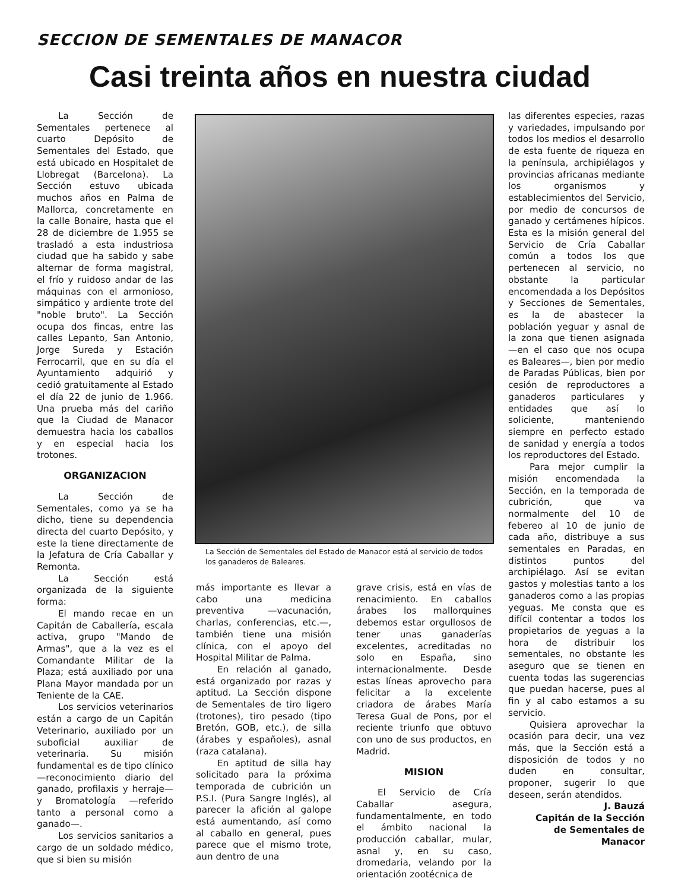SECCION DE SEMENTALES DE MANACOR
Casi treinta años en nuestra ciudad
La Sección de Sementales pertenece al cuarto Depósito de Sementales del Estado, que está ubicado en Hospitalet de Llobregat (Barcelona). La Sección estuvo ubicada muchos años en Palma de Mallorca, concretamente en la calle Bonaire, hasta que el 28 de diciembre de 1.955 se trasladó a esta industriosa ciudad que ha sabido y sabe alternar de forma magistral, el frío y ruidoso andar de las máquinas con el armonioso, simpático y ardiente trote del "noble bruto". La Sección ocupa dos fincas, entre las calles Lepanto, San Antonio, Jorge Sureda y Estación Ferrocarril, que en su día el Ayuntamiento adquirió y cedió gratuitamente al Estado el día 22 de junio de 1.966. Una prueba más del cariño que la Ciudad de Manacor demuestra hacia los caballos y en especial hacia los trotones.
ORGANIZACION
La Sección de Sementales, como ya se ha dicho, tiene su dependencia directa del cuarto Depósito, y este la tiene directamente de la Jefatura de Cría Caballar y Remonta.
La Sección está organizada de la siguiente forma:
El mando recae en un Capitán de Caballería, escala activa, grupo "Mando de Armas", que a la vez es el Comandante Militar de la Plaza; está auxiliado por una Plana Mayor mandada por un Teniente de la CAE.
Los servicios veterinarios están a cargo de un Capitán Veterinario, auxiliado por un suboficial auxiliar de veterinaria. Su misión fundamental es de tipo clínico —reconocimiento diario del ganado, profilaxis y herraje— y Bromatología —referido tanto a personal como a ganado—.
Los servicios sanitarios a cargo de un soldado médico, que si bien su misión
La Sección de Sementales del Estado de Manacor está al servicio de todos los ganaderos de Baleares.
más importante es llevar a cabo una medicina preventiva —vacunación, charlas, conferencias, etc.—, también tiene una misión clínica, con el apoyo del Hospital Militar de Palma.
En relación al ganado, está organizado por razas y aptitud. La Sección dispone de Sementales de tiro ligero (trotones), tiro pesado (tipo Bretón, GOB, etc.), de silla (árabes y españoles), asnal (raza catalana).
En aptitud de silla hay solicitado para la próxima temporada de cubrición un P.S.I. (Pura Sangre Inglés), al parecer la afición al galope está aumentando, así como al caballo en general, pues parece que el mismo trote, aun dentro de una
grave crisis, está en vías de renacimiento. En caballos árabes los mallorquines debemos estar orgullosos de tener unas ganaderías excelentes, acreditadas no solo en España, sino internacionalmente. Desde estas líneas aprovecho para felicitar a la excelente criadora de árabes María Teresa Gual de Pons, por el reciente triunfo que obtuvo con uno de sus productos, en Madrid.
MISION
El Servicio de Cría Caballar asegura, fundamentalmente, en todo el ámbito nacional la producción caballar, mular, asnal y, en su caso, dromedaria, velando por la orientación zootécnica de
las diferentes especies, razas y variedades, impulsando por todos los medios el desarrollo de esta fuente de riqueza en la península, archipiélagos y provincias africanas mediante los organismos y establecimientos del Servicio, por medio de concursos de ganado y certámenes hípicos. Esta es la misión general del Servicio de Cría Caballar común a todos los que pertenecen al servicio, no obstante la particular encomendada a los Depósitos y Secciones de Sementales, es la de abastecer la población yeguar y asnal de la zona que tienen asignada —en el caso que nos ocupa es Baleares—, bien por medio de Paradas Públicas, bien por cesión de reproductores a ganaderos particulares y entidades que así lo soliciente, manteniendo siempre en perfecto estado de sanidad y energía a todos los reproductores del Estado.
Para mejor cumplir la misión encomendada la Sección, en la temporada de cubrición, que va normalmente del 10 de febereo al 10 de junio de cada año, distribuye a sus sementales en Paradas, en distintos puntos del archipiélago. Así se evitan gastos y molestias tanto a los ganaderos como a las propias yeguas. Me consta que es difícil contentar a todos los propietarios de yeguas a la hora de distribuir los sementales, no obstante les aseguro que se tienen en cuenta todas las sugerencias que puedan hacerse, pues al fin y al cabo estamos a su servicio.
Quisiera aprovechar la ocasión para decir, una vez más, que la Sección está a disposición de todos y no duden en consultar, proponer, sugerir lo que deseen, serán atendidos.
J. Bauzá
Capitán de la Sección
de Sementales de
Manacor